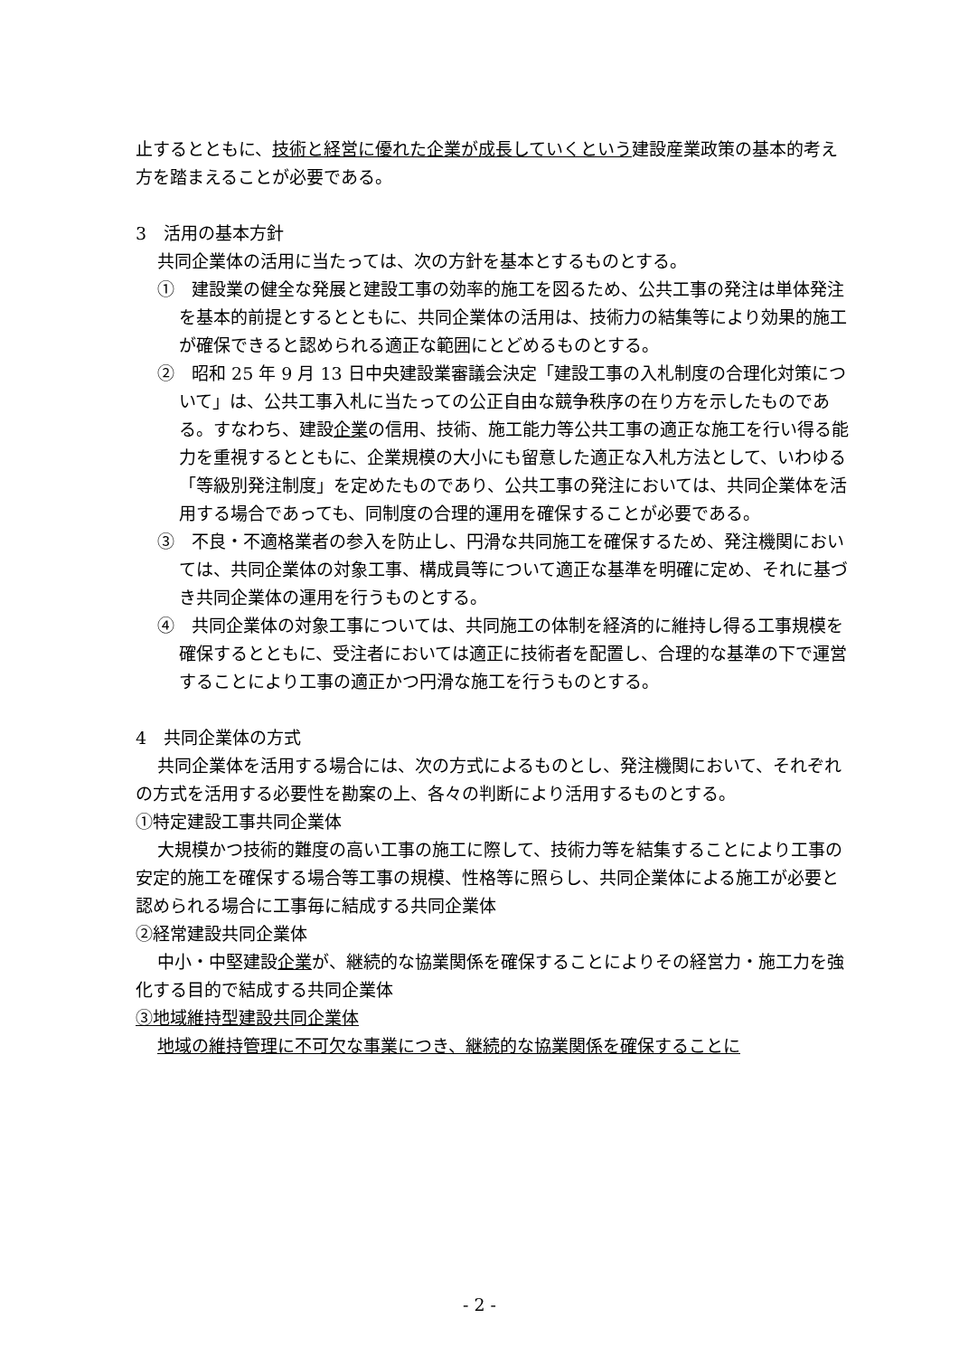止するとともに、技術と経営に優れた企業が成長していくという建設産業政策の基本的考え方を踏まえることが必要である。
3　活用の基本方針
共同企業体の活用に当たっては、次の方針を基本とするものとする。
①　建設業の健全な発展と建設工事の効率的施工を図るため、公共工事の発注は単体発注を基本的前提とするとともに、共同企業体の活用は、技術力の結集等により効果的施工が確保できると認められる適正な範囲にとどめるものとする。
②　昭和 25 年 9 月 13 日中央建設業審議会決定「建設工事の入札制度の合理化対策について」は、公共工事入札に当たっての公正自由な競争秩序の在り方を示したものである。すなわち、建設企業の信用、技術、施工能力等公共工事の適正な施工を行い得る能力を重視するとともに、企業規模の大小にも留意した適正な入札方法として、いわゆる「等級別発注制度」を定めたものであり、公共工事の発注においては、共同企業体を活用する場合であっても、同制度の合理的運用を確保することが必要である。
③　不良・不適格業者の参入を防止し、円滑な共同施工を確保するため、発注機関においては、共同企業体の対象工事、構成員等について適正な基準を明確に定め、それに基づき共同企業体の運用を行うものとする。
④　共同企業体の対象工事については、共同施工の体制を経済的に維持し得る工事規模を確保するとともに、受注者においては適正に技術者を配置し、合理的な基準の下で運営することにより工事の適正かつ円滑な施工を行うものとする。
4　共同企業体の方式
共同企業体を活用する場合には、次の方式によるものとし、発注機関において、それぞれの方式を活用する必要性を勘案の上、各々の判断により活用するものとする。
①特定建設工事共同企業体
大規模かつ技術的難度の高い工事の施工に際して、技術力等を結集することにより工事の安定的施工を確保する場合等工事の規模、性格等に照らし、共同企業体による施工が必要と認められる場合に工事毎に結成する共同企業体
②経常建設共同企業体
中小・中堅建設企業が、継続的な協業関係を確保することによりその経営力・施工力を強化する目的で結成する共同企業体
③地域維持型建設共同企業体
地域の維持管理に不可欠な事業につき、継続的な協業関係を確保することに
- 2 -